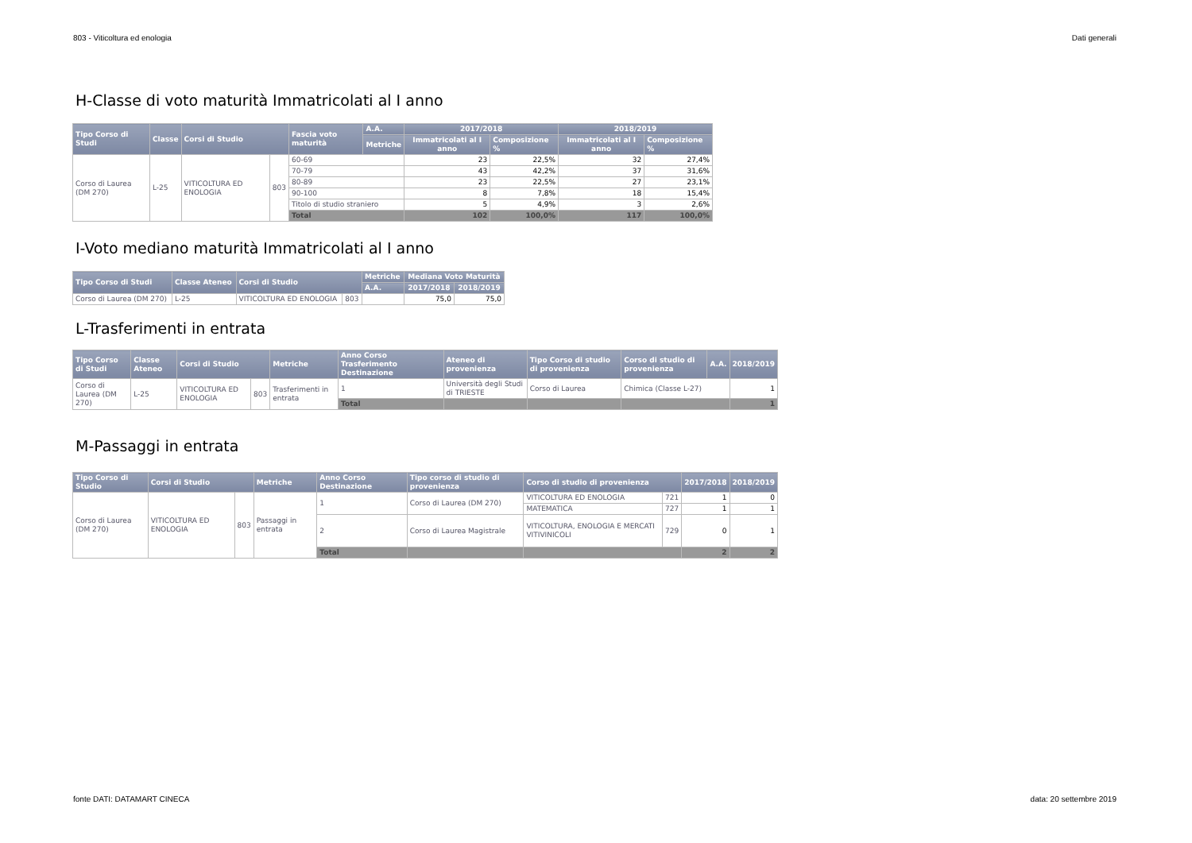803 - Viticoltura ed enologia Dati generali
H-Classe di voto maturità Immatricolati al I anno
| Tipo Corso di Studi | Classe | Corsi di Studio | | Fascia voto maturità | A.A. | 2017/2018 | | 2018/2019 | |
| --- | --- | --- | --- | --- | --- | --- | --- | --- | --- |
| | | | | | Metriche | Immatricolati al I anno | Composizione % | Immatricolati al I anno | Composizione % |
| Corso di Laurea (DM 270) | L-25 | VITICOLTURA ED ENOLOGIA | 803 | 60-69 | | 23 | 22,5% | 32 | 27,4% |
| | | | | 70-79 | | 43 | 42,2% | 37 | 31,6% |
| | | | | 80-89 | | 23 | 22,5% | 27 | 23,1% |
| | | | | 90-100 | | 8 | 7,8% | 18 | 15,4% |
| | | | | Titolo di studio straniero | | 5 | 4,9% | 3 | 2,6% |
| | | | | Total | | 102 | 100,0% | 117 | 100,0% |
I-Voto mediano maturità Immatricolati al I anno
| Tipo Corso di Studi | Classe Ateneo | Corsi di Studio | | Metriche | Mediana Voto Maturità | |
| --- | --- | --- | --- | --- | --- | --- |
| | | | | A.A. | 2017/2018 | 2018/2019 |
| Corso di Laurea (DM 270) | L-25 | VITICOLTURA ED ENOLOGIA | 803 | | 75,0 | 75,0 |
L-Trasferimenti in entrata
| Tipo Corso di Studi | Classe Ateneo | Corsi di Studio | | Metriche | Anno Corso Trasferimento Destinazione | Ateneo di provenienza | Tipo Corso di studio di provenienza | Corso di studio di provenienza | A.A. | 2018/2019 |
| --- | --- | --- | --- | --- | --- | --- | --- | --- | --- | --- |
| Corso di Laurea (DM 270) | L-25 | VITICOLTURA ED ENOLOGIA | 803 | Trasferimenti in entrata | 1 | Università degli Studi di TRIESTE | Corso di Laurea | Chimica (Classe L-27) | | 1 |
| | | | | | Total | | | | | 1 |
M-Passaggi in entrata
| Tipo Corso di Studio | Corsi di Studio | | Metriche | Anno Corso Destinazione | Tipo corso di studio di provenienza | Corso di studio di provenienza | | 2017/2018 | 2018/2019 |
| --- | --- | --- | --- | --- | --- | --- | --- | --- | --- |
| Corso di Laurea (DM 270) | VITICOLTURA ED ENOLOGIA | 803 | Passaggi in entrata | 1 | Corso di Laurea (DM 270) | VITICOLTURA ED ENOLOGIA | 721 | 1 | 0 |
| | | | | | | MATEMATICA | 727 | 1 | 1 |
| | | | | 2 | Corso di Laurea Magistrale | VITICOLTURA, ENOLOGIA E MERCATI VITIVINICOLI | 729 | 0 | 1 |
| | | | | Total | | | | 2 | 2 |
fonte DATI: DATAMART CINECA data: 20 settembre 2019